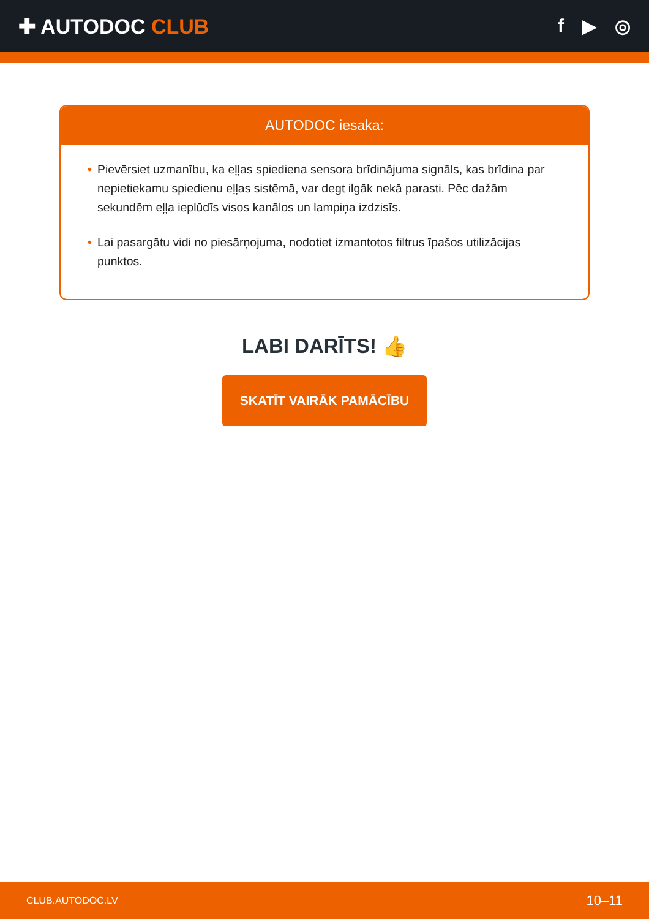✚ AUTODOC CLUB f ▶ ◎
AUTODOC iesaka:
• Pievērsiet uzmanību, ka eļļas spiediena sensora brīdinājuma signāls, kas brīdina par nepietiekamu spiedienu eļļas sistēmā, var degt ilgāk nekā parasti. Pēc dažām sekundēm eļļa ieplūdīs visos kanālos un lampiņa izdzisīs.
• Lai pasargātu vidi no piesārņojuma, nodotiet izmantotos filtrus īpašos utilizācijas punktos.
LABI DARĪTS! 👍
SKATĪT VAIRĀK PAMĀCĪBU
CLUB.AUTODOC.LV 10–11